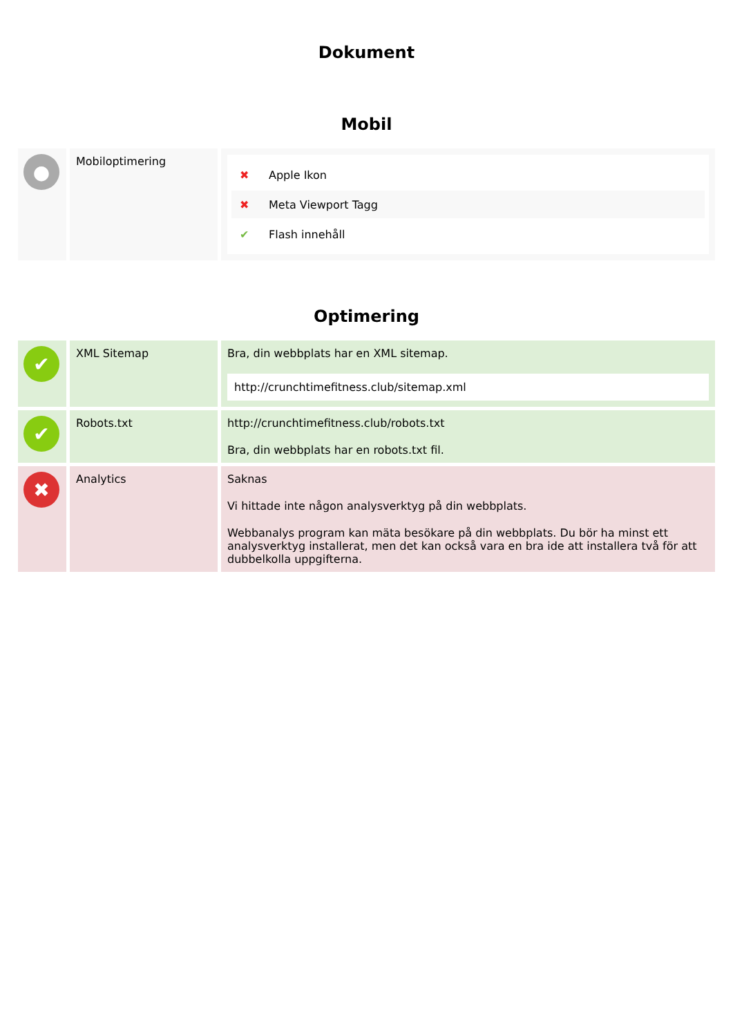Dokument
Mobil
| ● | Mobiloptimering | ✖ Apple Ikon ✖ Meta Viewport Tagg ✔ Flash innehåll |
Optimering
| ✔ | XML Sitemap | Bra, din webbplats har en XML sitemap. http://crunchtimefitness.club/sitemap.xml |
| ✔ | Robots.txt | http://crunchtimefitness.club/robots.txt Bra, din webbplats har en robots.txt fil. |
| ✖ | Analytics | Saknas Vi hittade inte någon analysverktyg på din webbplats. Webbanalys program kan mäta besökare på din webbplats. Du bör ha minst ett analysverktyg installerat, men det kan också vara en bra ide att installera två för att dubbelkolla uppgifterna. |